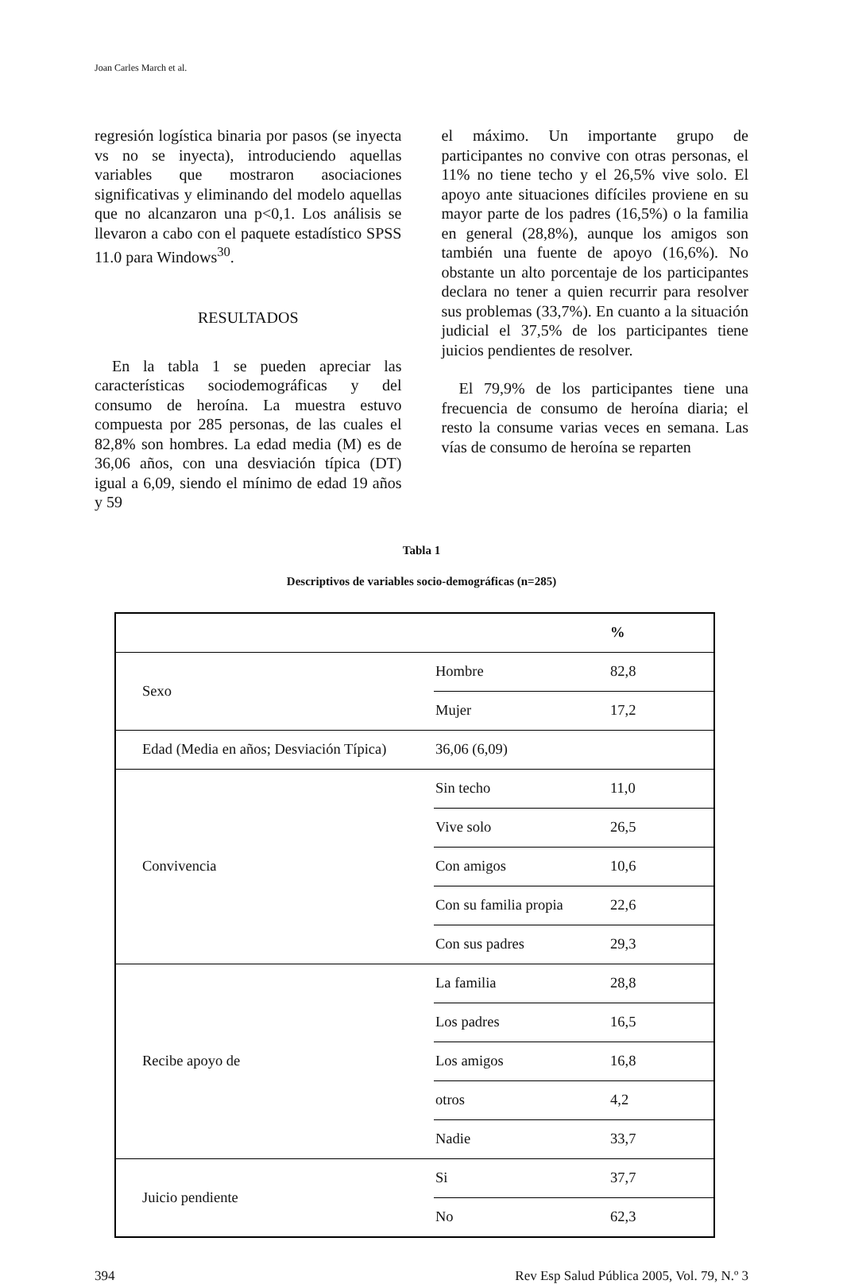Joan Carles March et al.
regresión logística binaria por pasos (se inyecta vs no se inyecta), introduciendo aquellas variables que mostraron asociaciones significativas y eliminando del modelo aquellas que no alcanzaron una p<0,1. Los análisis se llevaron a cabo con el paquete estadístico SPSS 11.0 para Windows<sup>30</sup>.
RESULTADOS
En la tabla 1 se pueden apreciar las características sociodemográficas y del consumo de heroína. La muestra estuvo compuesta por 285 personas, de las cuales el 82,8% son hombres. La edad media (M) es de 36,06 años, con una desviación típica (DT) igual a 6,09, siendo el mínimo de edad 19 años y 59
el máximo. Un importante grupo de participantes no convive con otras personas, el 11% no tiene techo y el 26,5% vive solo. El apoyo ante situaciones difíciles proviene en su mayor parte de los padres (16,5%) o la familia en general (28,8%), aunque los amigos son también una fuente de apoyo (16,6%). No obstante un alto porcentaje de los participantes declara no tener a quien recurrir para resolver sus problemas (33,7%). En cuanto a la situación judicial el 37,5% de los participantes tiene juicios pendientes de resolver.
El 79,9% de los participantes tiene una frecuencia de consumo de heroína diaria; el resto la consume varias veces en semana. Las vías de consumo de heroína se reparten
Tabla 1
Descriptivos de variables socio-demográficas (n=285)
| | | % |
| Sexo | Hombre | 82,8 |
| | Mujer | 17,2 |
| Edad (Media en años; Desviación Típica) | 36,06 (6,09) | |
| Convivencia | Sin techo | 11,0 |
| | Vive solo | 26,5 |
| | Con amigos | 10,6 |
| | Con su familia propia | 22,6 |
| | Con sus padres | 29,3 |
| Recibe apoyo de | La familia | 28,8 |
| | Los padres | 16,5 |
| | Los amigos | 16,8 |
| | otros | 4,2 |
| | Nadie | 33,7 |
| Juicio pendiente | Si | 37,7 |
| | No | 62,3 |
394 Rev Esp Salud Pública 2005, Vol. 79, N.º 3